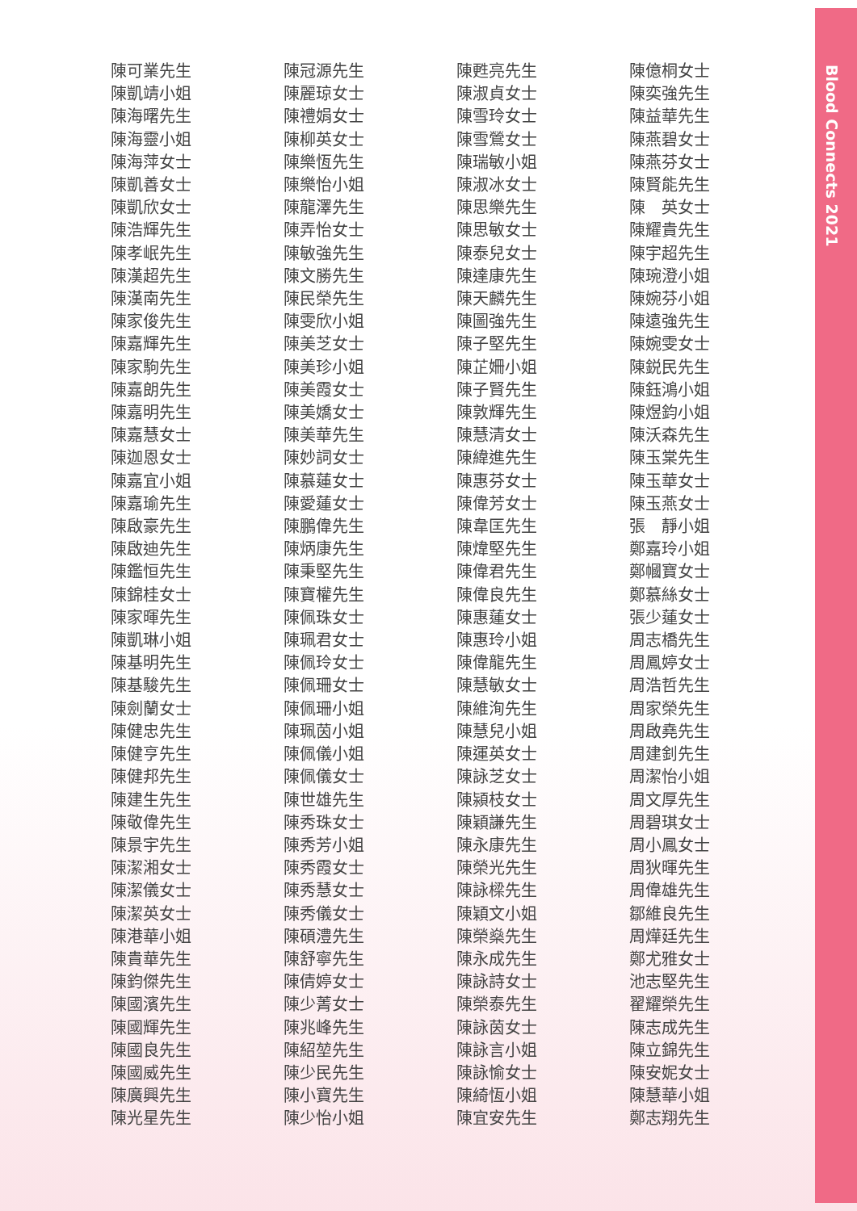陳可業先生
陳凱靖小姐
陳海曙先生
陳海靈小姐
陳海萍女士
陳凱善女士
陳凱欣女士
陳浩輝先生
陳孝岷先生
陳漢超先生
陳漢南先生
陳家俊先生
陳嘉輝先生
陳家駒先生
陳嘉朗先生
陳嘉明先生
陳嘉慧女士
陳迦恩女士
陳嘉宜小姐
陳嘉瑜先生
陳啟豪先生
陳啟迪先生
陳鑑恒先生
陳錦桂女士
陳家暉先生
陳凱琳小姐
陳基明先生
陳基駿先生
陳劍蘭女士
陳健忠先生
陳健亨先生
陳健邦先生
陳建生先生
陳敬偉先生
陳景宇先生
陳潔湘女士
陳潔儀女士
陳潔英女士
陳港華小姐
陳貴華先生
陳鈞傑先生
陳國濱先生
陳國輝先生
陳國良先生
陳國威先生
陳廣興先生
陳光星先生
陳冠源先生
陳麗琼女士
陳禮娟女士
陳柳英女士
陳樂恆先生
陳樂怡小姐
陳龍澤先生
陳弄怡女士
陳敏強先生
陳文勝先生
陳民榮先生
陳雯欣小姐
陳美芝女士
陳美珍小姐
陳美霞女士
陳美嬌女士
陳美華先生
陳妙詞女士
陳慕蓮女士
陳愛蓮女士
陳鵬偉先生
陳炳康先生
陳秉堅先生
陳寶權先生
陳佩珠女士
陳珮君女士
陳佩玲女士
陳佩珊女士
陳佩珊小姐
陳珮茵小姐
陳佩儀小姐
陳佩儀女士
陳世雄先生
陳秀珠女士
陳秀芳小姐
陳秀霞女士
陳秀慧女士
陳秀儀女士
陳碩澧先生
陳舒寧先生
陳倩婷女士
陳少菁女士
陳兆峰先生
陳紹堃先生
陳少民先生
陳小寶先生
陳少怡小姐
陳甦亮先生
陳淑貞女士
陳雪玲女士
陳雪鶯女士
陳瑞敏小姐
陳淑冰女士
陳思樂先生
陳思敏女士
陳泰兒女士
陳達康先生
陳天麟先生
陳圖強先生
陳子堅先生
陳芷姍小姐
陳子賢先生
陳敦輝先生
陳慧清女士
陳緯進先生
陳惠芬女士
陳偉芳女士
陳韋匡先生
陳煒堅先生
陳偉君先生
陳偉良先生
陳惠蓮女士
陳惠玲小姐
陳偉龍先生
陳慧敏女士
陳維洵先生
陳慧兒小姐
陳運英女士
陳詠芝女士
陳潁枝女士
陳穎謙先生
陳永康先生
陳榮光先生
陳詠樑先生
陳穎文小姐
陳榮燊先生
陳永成先生
陳詠詩女士
陳榮泰先生
陳詠茵女士
陳詠言小姐
陳詠愉女士
陳綺恆小姐
陳宜安先生
陳億桐女士
陳奕強先生
陳益華先生
陳燕碧女士
陳燕芬女士
陳賢能先生
陳　英女士
陳耀貴先生
陳宇超先生
陳琬澄小姐
陳婉芬小姐
陳遠強先生
陳婉雯女士
陳鋭民先生
陳鈺鴻小姐
陳煜鈞小姐
陳沃森先生
陳玉棠先生
陳玉華女士
陳玉燕女士
張　靜小姐
鄭嘉玲小姐
鄭幗寶女士
鄭慕絲女士
張少蓮女士
周志橋先生
周鳳婷女士
周浩哲先生
周家榮先生
周啟堯先生
周建釗先生
周潔怡小姐
周文厚先生
周碧琪女士
周小鳳女士
周狄暉先生
周偉雄先生
鄒維良先生
周燁廷先生
鄭尤雅女士
池志堅先生
翟耀榮先生
陳志成先生
陳立錦先生
陳安妮女士
陳慧華小姐
鄭志翔先生
Blood Connects 2021